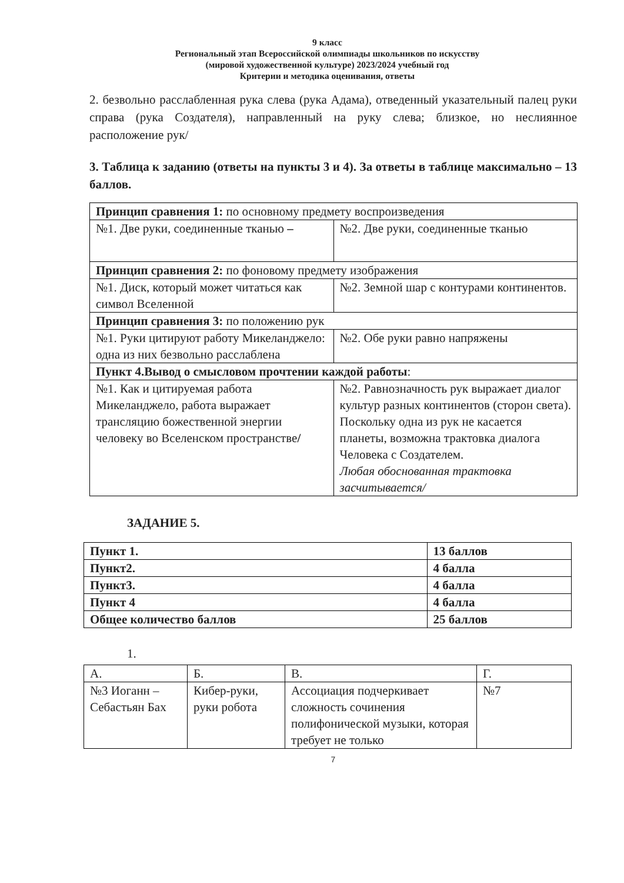9 класс
Региональный этап Всероссийской олимпиады школьников по искусству
(мировой художественной культуре) 2023/2024 учебный год
Критерии и методика оценивания, ответы
2. безвольно расслабленная рука слева (рука Адама), отведенный указательный палец руки справа (рука Создателя), направленный на руку слева; близкое, но неслиянное расположение рук/
3. Таблица к заданию (ответы на пункты 3 и 4). За ответы в таблице максимально – 13 баллов.
| Принцип сравнения 1: по основному предмету воспроизведения | |
| №1. Две руки, соединенные тканью – | №2. Две руки, соединенные тканью |
| Принцип сравнения 2: по фоновому предмету изображения | |
| №1. Диск, который может читаться как символ Вселенной | №2. Земной шар с контурами континентов. |
| Принцип сравнения 3: по положению рук | |
| №1. Руки цитируют работу Микеланджело: одна из них безвольно расслаблена | №2. Обе руки равно напряжены |
| Пункт 4.Вывод о смысловом прочтении каждой работы : | |
| №1. Как и цитируемая работа Микеланджело, работа выражает трансляцию божественной энергии человеку во Вселенском пространстве / | №2. Равнозначность рук выражает диалог культур разных континентов (сторон света). Поскольку одна из рук не касается планеты, возможна трактовка диалога Человека с Создателем. Любая обоснованная трактовка засчитывается/ |
ЗАДАНИЕ 5.
| Пункт 1. | 13 баллов |
| Пункт2. | 4 балла |
| Пункт3. | 4 балла |
| Пункт 4 | 4 балла |
| Общее количество баллов | 25 баллов |
1.
| А. | Б. | В. | Г. |
| №3 Иоганн – Себастьян Бах | Кибер-руки, руки робота | Ассоциация подчеркивает сложность сочинения полифонической музыки, которая требует не только | №7 |
7